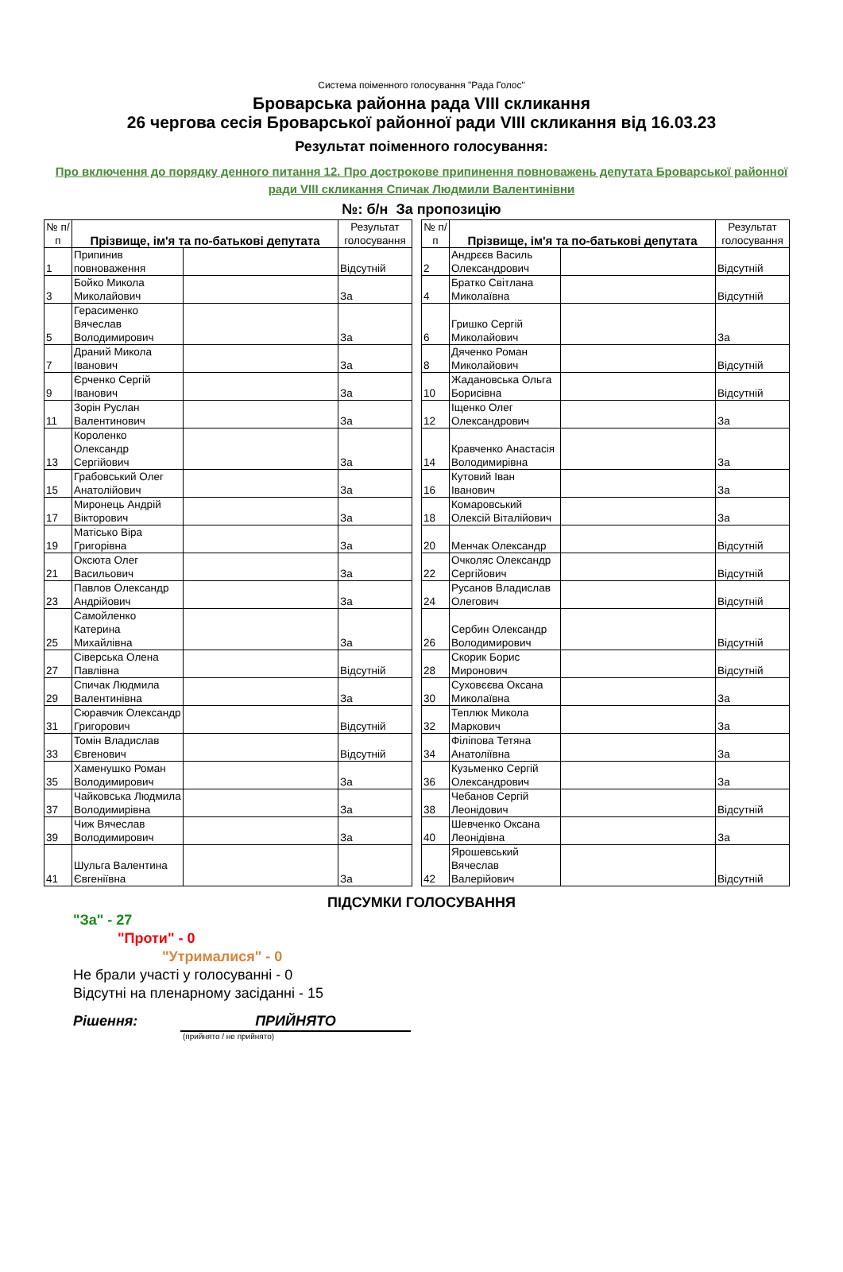Система поіменного голосування "Рада Голос"
Броварська районна рада VIII скликання
26 чергова сесія Броварської районної ради VIII скликання від 16.03.23
Результат поіменного голосування:
Про включення до порядку денного питання 12. Про дострокове припинення повноважень депутата Броварської районної ради VIII скликання Спичак Людмили Валентинівни
№: б/н За пропозицію
| № п/п | Прізвище, ім'я та по-батькові депутата | | Результат голосування | | № п/п | Прізвище, ім'я та по-батькові депутата | | Результат голосування |
| 1 | Припинив повноваження | | Відсутній | | 2 | Андрєєв Василь Олександрович | | Відсутній |
| 3 | Бойко Микола Миколайович | | За | | 4 | Братко Світлана Миколаївна | | Відсутній |
| 5 | Герасименко Вячеслав Володимирович | | За | | 6 | Гришко Сергій Миколайович | | За |
| 7 | Драний Микола Іванович | | За | | 8 | Дяченко Роман Миколайович | | Відсутній |
| 9 | Єрченко Сергій Іванович | | За | | 10 | Жадановська Ольга Борисівна | | Відсутній |
| 11 | Зорін Руслан Валентинович | | За | | 12 | Іщенко Олег Олександрович | | За |
| 13 | Короленко Олександр Сергійович | | За | | 14 | Кравченко Анастасія Володимирівна | | За |
| 15 | Грабовський Олег Анатолійович | | За | | 16 | Кутовий Іван Іванович | | За |
| 17 | Миронець Андрій Вікторович | | За | | 18 | Комаровський Олексій Віталійович | | За |
| 19 | Матісько Віра Григорівна | | За | | 20 | Менчак Олександр | | Відсутній |
| 21 | Оксюта Олег Васильович | | За | | 22 | Очколяс Олександр Сергійович | | Відсутній |
| 23 | Павлов Олександр Андрійович | | За | | 24 | Русанов Владислав Олегович | | Відсутній |
| 25 | Самойленко Катерина Михайлівна | | За | | 26 | Сербин Олександр Володимирович | | Відсутній |
| 27 | Сіверська Олена Павлівна | | Відсутній | | 28 | Скорик Борис Миронович | | Відсутній |
| 29 | Спичак Людмила Валентинівна | | За | | 30 | Суховєєва Оксана Миколаївна | | За |
| 31 | Сюравчик Олександр Григорович | | Відсутній | | 32 | Теплюк Микола Маркович | | За |
| 33 | Томін Владислав Євгенович | | Відсутній | | 34 | Філіпова Тетяна Анатоліївна | | За |
| 35 | Хаменушко Роман Володимирович | | За | | 36 | Кузьменко Сергій Олександрович | | За |
| 37 | Чайковська Людмила Володимирівна | | За | | 38 | Чебанов Сергій Леонідович | | Відсутній |
| 39 | Чиж Вячеслав Володимирович | | За | | 40 | Шевченко Оксана Леонідівна | | За |
| 41 | Шульга Валентина Євгеніївна | | За | | 42 | Ярошевський Вячеслав Валерійович | | Відсутній |
ПІДСУМКИ ГОЛОСУВАННЯ
"За" - 27
"Проти" - 0
"Утрималися" - 0
Не брали участі у голосуванні - 0
Відсутні на пленарному засіданні - 15
Рішення: ПРИЙНЯТО
(прийнято / не прийнято)